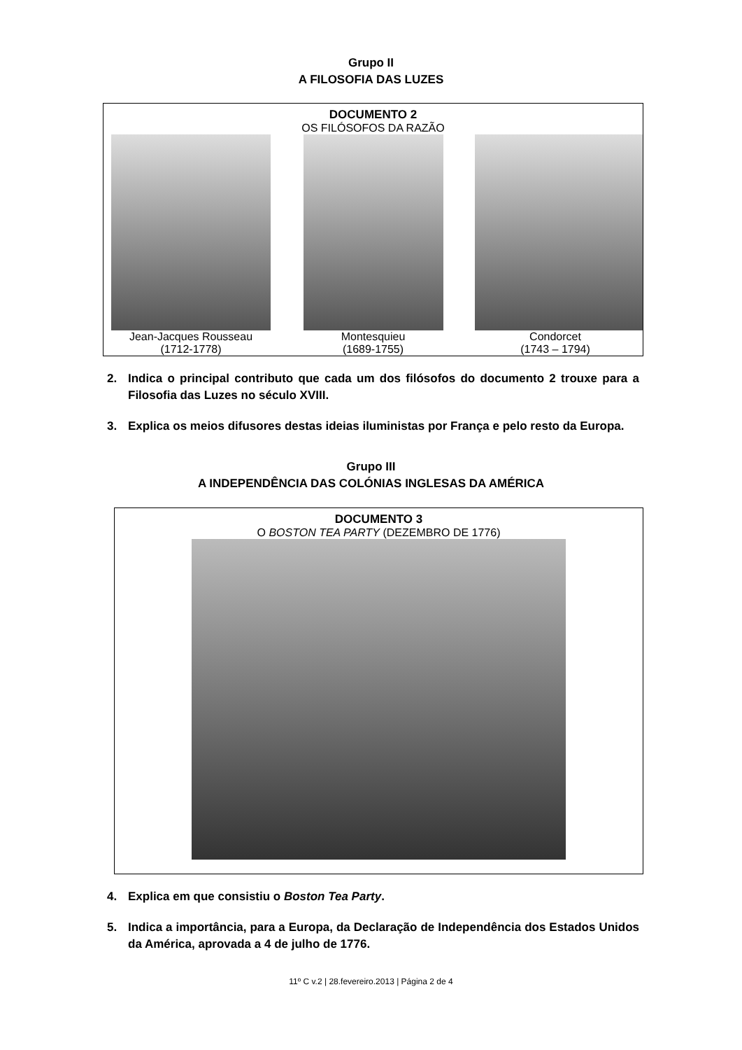Grupo II
A FILOSOFIA DAS LUZES
DOCUMENTO 2
OS FILÓSOFOS DA RAZÃO
Jean-Jacques Rousseau
(1712-1778)
Montesquieu
(1689-1755)
Condorcet
(1743 – 1794)
2. Indica o principal contributo que cada um dos filósofos do documento 2 trouxe para a Filosofia das Luzes no século XVIII.
3. Explica os meios difusores destas ideias iluministas por França e pelo resto da Europa.
Grupo III
A INDEPENDÊNCIA DAS COLÓNIAS INGLESAS DA AMÉRICA
DOCUMENTO 3
O BOSTON TEA PARTY (DEZEMBRO DE 1776)
4. Explica em que consistiu o Boston Tea Party.
5. Indica a importância, para a Europa, da Declaração de Independência dos Estados Unidos da América, aprovada a 4 de julho de 1776.
11º C v.2 | 28.fevereiro.2013 | Página 2 de 4